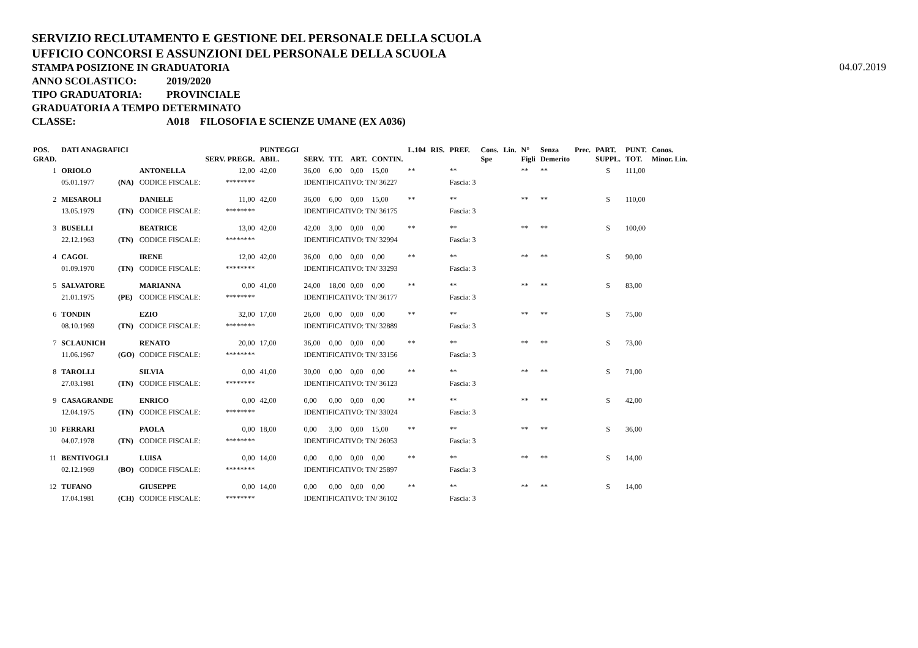SERVIZIO RECLUTAMENTO E GESTIONE DEL PERSONALE DELLA SCUOLA
UFFICIO CONCORSI E ASSUNZIONI DEL PERSONALE DELLA SCUOLA
STAMPA POSIZIONE IN GRADUATORIA
04.07.2019
ANNO SCOLASTICO: 2019/2020
TIPO GRADUATORIA: PROVINCIALE
GRADUATORIA A TEMPO DETERMINATO
CLASSE: A018 FILOSOFIA E SCIENZE UMANE (EX A036)
| POS. GRAD. | DATI ANAGRAFICI | | | SERV. PREGR. | PUNTEGGI ABIL. | SERV. | TIT. | ART. | CONTIN. | L.104 | RIS. | PREF. | Cons. Spe | Lin. | N° Figli | Senza Demerito | Prec. | PART. SUPPL. | PUNT. TOT. | Conos. Minor. Lin. |
| --- | --- | --- | --- | --- | --- | --- | --- | --- | --- | --- | --- | --- | --- | --- | --- | --- | --- | --- | --- | --- |
| 1 | ORIOLO | | ANTONELLA | 12,00 | 42,00 | 36,00 | 6,00 | 0,00 | 15,00 | ** | | ** | | | ** | ** | | S | 111,00 | |
| | 05.01.1977 | (NA) | CODICE FISCALE: | ******** | | IDENTIFICATIVO: TN/ 36227 | | | | | | Fascia: 3 | | | | | | | | |
| 2 | MESAROLI | | DANIELE | 11,00 | 42,00 | 36,00 | 6,00 | 0,00 | 15,00 | ** | | ** | | | ** | ** | | S | 110,00 | |
| | 13.05.1979 | (TN) | CODICE FISCALE: | ******** | | IDENTIFICATIVO: TN/ 36175 | | | | | | Fascia: 3 | | | | | | | | |
| 3 | BUSELLI | | BEATRICE | 13,00 | 42,00 | 42,00 | 3,00 | 0,00 | 0,00 | ** | | ** | | | ** | ** | | S | 100,00 | |
| | 22.12.1963 | (TN) | CODICE FISCALE: | ******** | | IDENTIFICATIVO: TN/ 32994 | | | | | | Fascia: 3 | | | | | | | | |
| 4 | CAGOL | | IRENE | 12,00 | 42,00 | 36,00 | 0,00 | 0,00 | 0,00 | ** | | ** | | | ** | ** | | S | 90,00 | |
| | 01.09.1970 | (TN) | CODICE FISCALE: | ******** | | IDENTIFICATIVO: TN/ 33293 | | | | | | Fascia: 3 | | | | | | | | |
| 5 | SALVATORE | | MARIANNA | 0,00 | 41,00 | 24,00 | 18,00 | 0,00 | 0,00 | ** | | ** | | | ** | ** | | S | 83,00 | |
| | 21.01.1975 | (PE) | CODICE FISCALE: | ******** | | IDENTIFICATIVO: TN/ 36177 | | | | | | Fascia: 3 | | | | | | | | |
| 6 | TONDIN | | EZIO | 32,00 | 17,00 | 26,00 | 0,00 | 0,00 | 0,00 | ** | | ** | | | ** | ** | | S | 75,00 | |
| | 08.10.1969 | (TN) | CODICE FISCALE: | ******** | | IDENTIFICATIVO: TN/ 32889 | | | | | | Fascia: 3 | | | | | | | | |
| 7 | SCLAUNICH | | RENATO | 20,00 | 17,00 | 36,00 | 0,00 | 0,00 | 0,00 | ** | | ** | | | ** | ** | | S | 73,00 | |
| | 11.06.1967 | (GO) | CODICE FISCALE: | ******** | | IDENTIFICATIVO: TN/ 33156 | | | | | | Fascia: 3 | | | | | | | | |
| 8 | TAROLLI | | SILVIA | 0,00 | 41,00 | 30,00 | 0,00 | 0,00 | 0,00 | ** | | ** | | | ** | ** | | S | 71,00 | |
| | 27.03.1981 | (TN) | CODICE FISCALE: | ******** | | IDENTIFICATIVO: TN/ 36123 | | | | | | Fascia: 3 | | | | | | | | |
| 9 | CASAGRANDE | | ENRICO | 0,00 | 42,00 | 0,00 | 0,00 | 0,00 | 0,00 | ** | | ** | | | ** | ** | | S | 42,00 | |
| | 12.04.1975 | (TN) | CODICE FISCALE: | ******** | | IDENTIFICATIVO: TN/ 33024 | | | | | | Fascia: 3 | | | | | | | | |
| 10 | FERRARI | | PAOLA | 0,00 | 18,00 | 0,00 | 3,00 | 0,00 | 15,00 | ** | | ** | | | ** | ** | | S | 36,00 | |
| | 04.07.1978 | (TN) | CODICE FISCALE: | ******** | | IDENTIFICATIVO: TN/ 26053 | | | | | | Fascia: 3 | | | | | | | | |
| 11 | BENTIVOGLI | | LUISA | 0,00 | 14,00 | 0,00 | 0,00 | 0,00 | 0,00 | ** | | ** | | | ** | ** | | S | 14,00 | |
| | 02.12.1969 | (BO) | CODICE FISCALE: | ******** | | IDENTIFICATIVO: TN/ 25897 | | | | | | Fascia: 3 | | | | | | | | |
| 12 | TUFANO | | GIUSEPPE | 0,00 | 14,00 | 0,00 | 0,00 | 0,00 | 0,00 | ** | | ** | | | ** | ** | | S | 14,00 | |
| | 17.04.1981 | (CH) | CODICE FISCALE: | ******** | | IDENTIFICATIVO: TN/ 36102 | | | | | | Fascia: 3 | | | | | | | | |